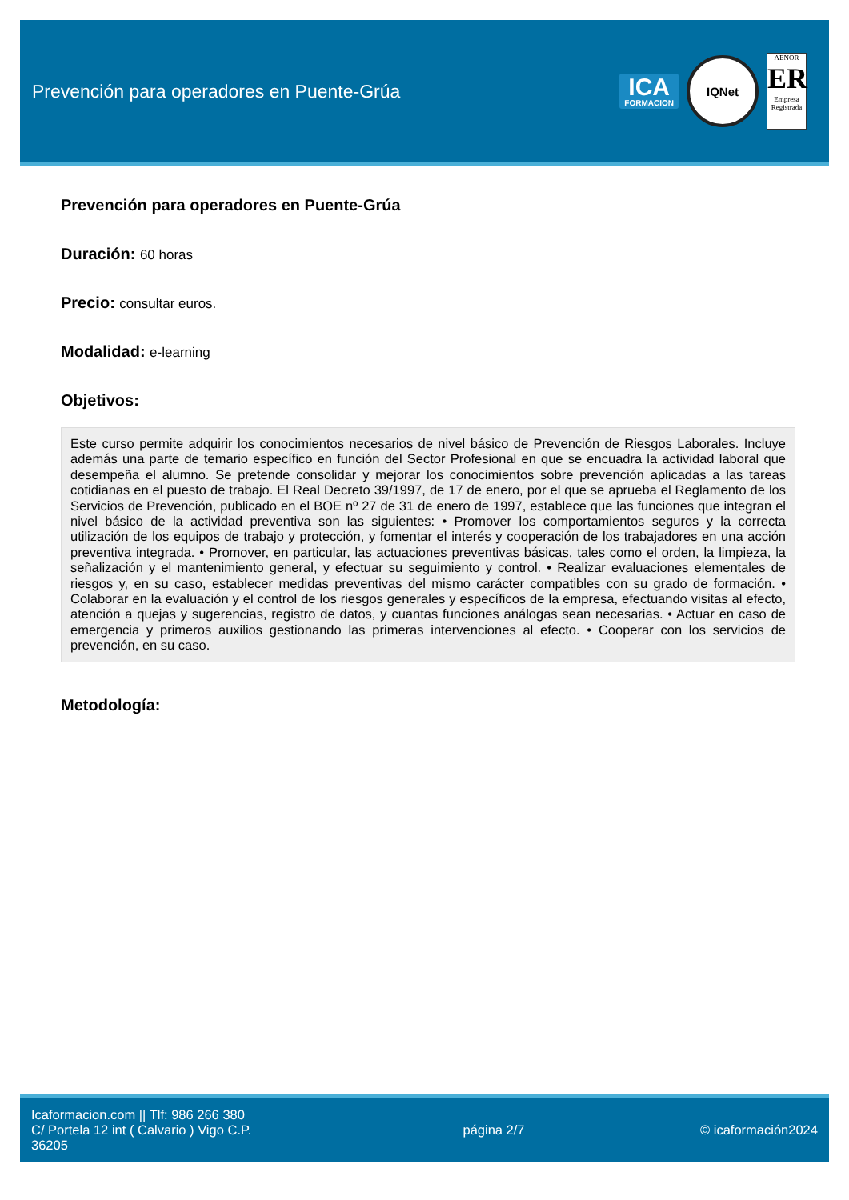Prevención para operadores en Puente-Grúa
ICA
FORMACION
IQNet
AENOR
ER
Empresa Registrada
Prevención para operadores en Puente-Grúa
Duración: 60 horas
Precio: consultar euros.
Modalidad: e-learning
Objetivos:
Este curso permite adquirir los conocimientos necesarios de nivel básico de Prevención de Riesgos Laborales. Incluye además una parte de temario específico en función del Sector Profesional en que se encuadra la actividad laboral que desempeña el alumno. Se pretende consolidar y mejorar los conocimientos sobre prevención aplicadas a las tareas cotidianas en el puesto de trabajo. El Real Decreto 39/1997, de 17 de enero, por el que se aprueba el Reglamento de los Servicios de Prevención, publicado en el BOE nº 27 de 31 de enero de 1997, establece que las funciones que integran el nivel básico de la actividad preventiva son las siguientes: • Promover los comportamientos seguros y la correcta utilización de los equipos de trabajo y protección, y fomentar el interés y cooperación de los trabajadores en una acción preventiva integrada. • Promover, en particular, las actuaciones preventivas básicas, tales como el orden, la limpieza, la señalización y el mantenimiento general, y efectuar su seguimiento y control. • Realizar evaluaciones elementales de riesgos y, en su caso, establecer medidas preventivas del mismo carácter compatibles con su grado de formación. • Colaborar en la evaluación y el control de los riesgos generales y específicos de la empresa, efectuando visitas al efecto, atención a quejas y sugerencias, registro de datos, y cuantas funciones análogas sean necesarias. • Actuar en caso de emergencia y primeros auxilios gestionando las primeras intervenciones al efecto. • Cooperar con los servicios de prevención, en su caso.
Metodología:
Icaformacion.com || Tlf: 986 266 380
C/ Portela 12 int ( Calvario ) Vigo C.P. 36205
página 2/7 © icaformación2024